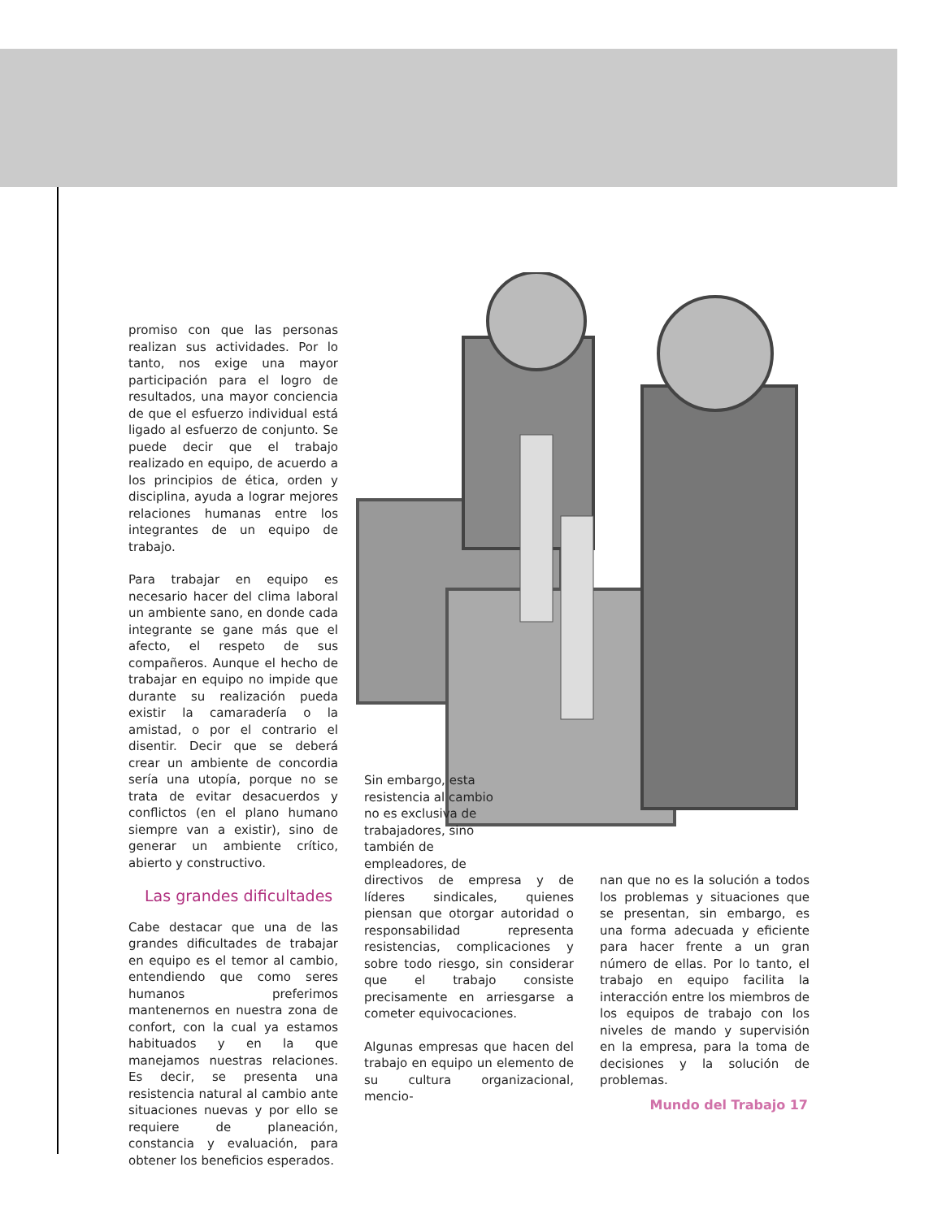promiso con que las personas realizan sus actividades. Por lo tanto, nos exige una mayor participación para el logro de resultados, una mayor conciencia de que el esfuerzo individual está ligado al esfuerzo de conjunto. Se puede decir que el trabajo realizado en equipo, de acuerdo a los principios de ética, orden y disciplina, ayuda a lograr mejores relaciones humanas entre los integrantes de un equipo de trabajo.
Para trabajar en equipo es necesario hacer del clima laboral un ambiente sano, en donde cada integrante se gane más que el afecto, el respeto de sus compañeros. Aunque el hecho de trabajar en equipo no impide que durante su realización pueda existir la camaradería o la amistad, o por el contrario el disentir. Decir que se deberá crear un ambiente de concordia sería una utopía, porque no se trata de evitar desacuerdos y conflictos (en el plano humano siempre van a existir), sino de generar un ambiente crítico, abierto y constructivo.
Las grandes dificultades
Cabe destacar que una de las grandes dificultades de trabajar en equipo es el temor al cambio, entendiendo que como seres humanos preferimos mantenernos en nuestra zona de confort, con la cual ya estamos habituados y en la que manejamos nuestras relaciones. Es decir, se presenta una resistencia natural al cambio ante situaciones nuevas y por ello se requiere de planeación, constancia y evaluación, para obtener los beneficios esperados.
Sin embargo, esta resistencia al cambio no es exclusiva de trabajadores, sino también de empleadores, de
directivos de empresa y de líderes sindicales, quienes piensan que otorgar autoridad o responsabilidad representa resistencias, complicaciones y sobre todo riesgo, sin considerar que el trabajo consiste precisamente en arriesgarse a cometer equivocaciones.
Algunas empresas que hacen del trabajo en equipo un elemento de su cultura organizacional, mencio-
nan que no es la solución a todos los problemas y situaciones que se presentan, sin embargo, es una forma adecuada y eficiente para hacer frente a un gran número de ellas. Por lo tanto, el trabajo en equipo facilita la interacción entre los miembros de los equipos de trabajo con los niveles de mando y supervisión en la empresa, para la toma de decisiones y la solución de problemas.
Mundo del Trabajo 17